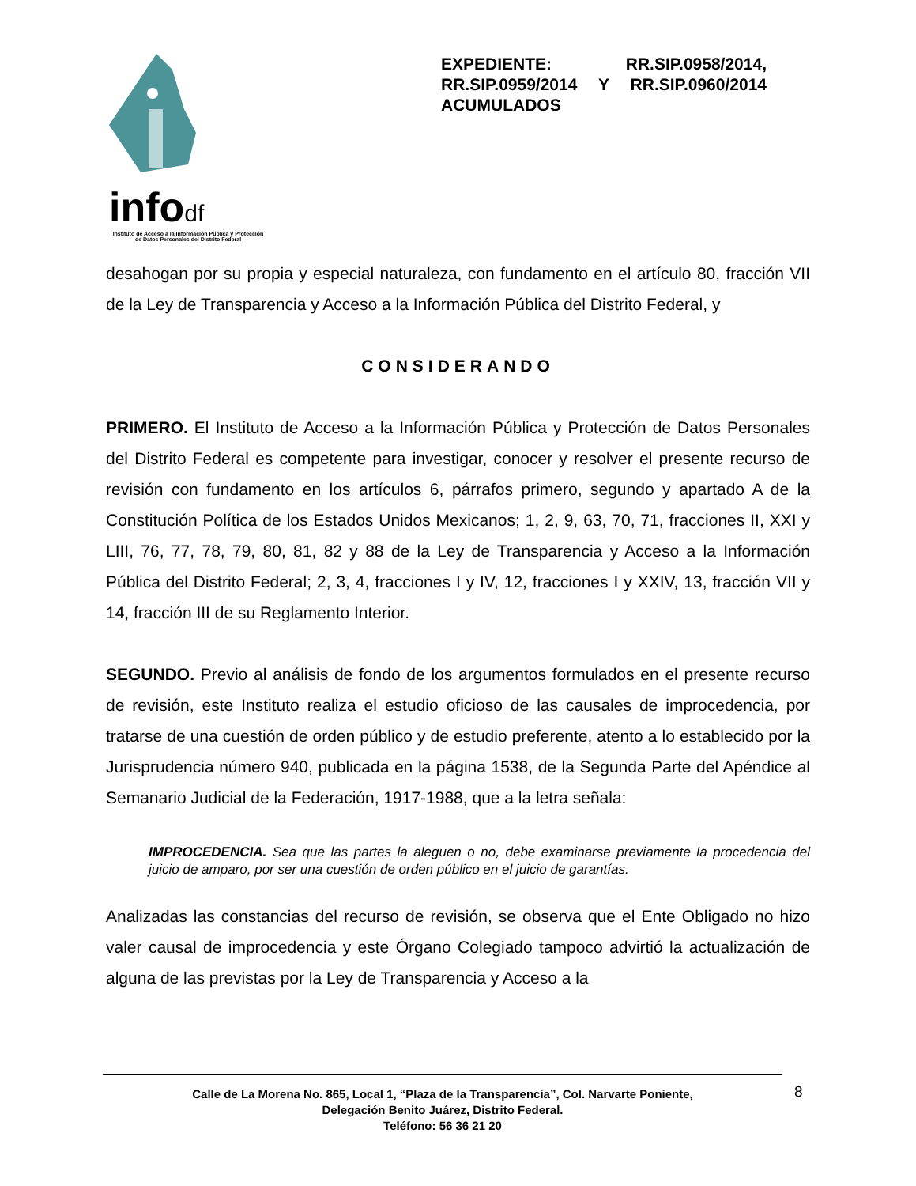infodf
Instituto de Acceso a la Información Pública y Protección de Datos Personales del Distrito Federal
EXPEDIENTE: RR.SIP.0958/2014, RR.SIP.0959/2014 Y RR.SIP.0960/2014 ACUMULADOS
desahogan por su propia y especial naturaleza, con fundamento en el artículo 80, fracción VII de la Ley de Transparencia y Acceso a la Información Pública del Distrito Federal, y
CONSIDERANDO
PRIMERO. El Instituto de Acceso a la Información Pública y Protección de Datos Personales del Distrito Federal es competente para investigar, conocer y resolver el presente recurso de revisión con fundamento en los artículos 6, párrafos primero, segundo y apartado A de la Constitución Política de los Estados Unidos Mexicanos; 1, 2, 9, 63, 70, 71, fracciones II, XXI y LIII, 76, 77, 78, 79, 80, 81, 82 y 88 de la Ley de Transparencia y Acceso a la Información Pública del Distrito Federal; 2, 3, 4, fracciones I y IV, 12, fracciones I y XXIV, 13, fracción VII y 14, fracción III de su Reglamento Interior.
SEGUNDO. Previo al análisis de fondo de los argumentos formulados en el presente recurso de revisión, este Instituto realiza el estudio oficioso de las causales de improcedencia, por tratarse de una cuestión de orden público y de estudio preferente, atento a lo establecido por la Jurisprudencia número 940, publicada en la página 1538, de la Segunda Parte del Apéndice al Semanario Judicial de la Federación, 1917-1988, que a la letra señala:
IMPROCEDENCIA. Sea que las partes la aleguen o no, debe examinarse previamente la procedencia del juicio de amparo, por ser una cuestión de orden público en el juicio de garantías.
Analizadas las constancias del recurso de revisión, se observa que el Ente Obligado no hizo valer causal de improcedencia y este Órgano Colegiado tampoco advirtió la actualización de alguna de las previstas por la Ley de Transparencia y Acceso a la
8
Calle de La Morena No. 865, Local 1, “Plaza de la Transparencia”, Col. Narvarte Poniente,
Delegación Benito Juárez, Distrito Federal.
Teléfono: 56 36 21 20